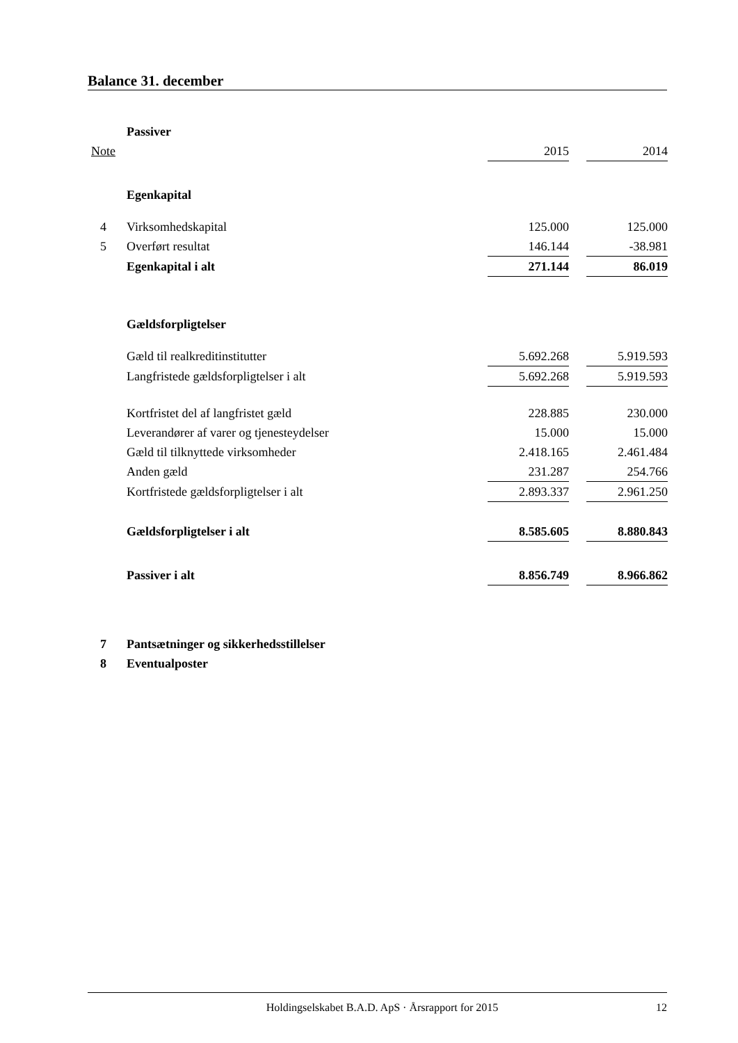Balance 31. december
| | Passiver | | | |
| Note | | 2015 | | 2014 |
| | Egenkapital | | | |
| 4 | Virksomhedskapital | 125.000 | | 125.000 |
| 5 | Overført resultat | 146.144 | | -38.981 |
| | Egenkapital i alt | 271.144 | | 86.019 |
| | Gældsforpligtelser | | | |
| | Gæld til realkreditinstitutter | 5.692.268 | | 5.919.593 |
| | Langfristede gældsforpligtelser i alt | 5.692.268 | | 5.919.593 |
| | Kortfristet del af langfristet gæld | 228.885 | | 230.000 |
| | Leverandører af varer og tjenesteydelser | 15.000 | | 15.000 |
| | Gæld til tilknyttede virksomheder | 2.418.165 | | 2.461.484 |
| | Anden gæld | 231.287 | | 254.766 |
| | Kortfristede gældsforpligtelser i alt | 2.893.337 | | 2.961.250 |
| | Gældsforpligtelser i alt | 8.585.605 | | 8.880.843 |
| | Passiver i alt | 8.856.749 | | 8.966.862 |
| 7 | Pantsætninger og sikkerhedsstillelser | | | |
| 8 | Eventualposter | | | |
Holdingselskabet B.A.D. ApS · Årsrapport for 2015 12